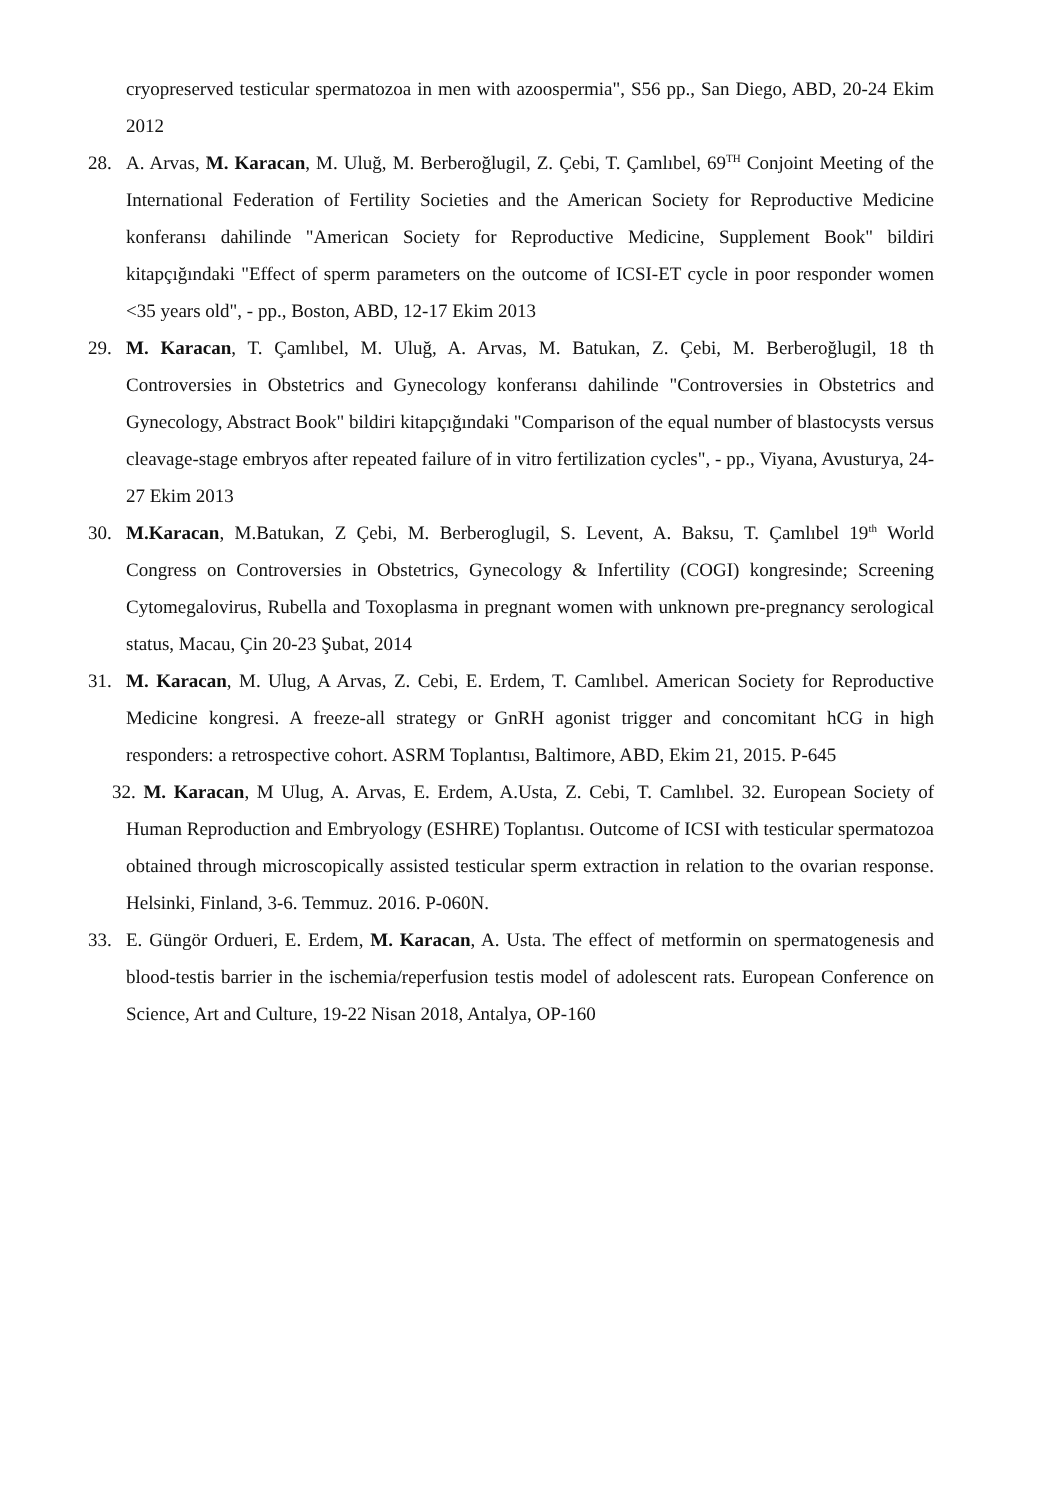cryopreserved testicular spermatozoa in men with azoospermia", S56 pp., San Diego, ABD, 20-24 Ekim 2012
28. A. Arvas, M. Karacan, M. Uluğ, M. Berberoğlugil, Z. Çebi, T. Çamlıbel, 69<sup>TH</sup> Conjoint Meeting of the International Federation of Fertility Societies and the American Society for Reproductive Medicine konferansı dahilinde "American Society for Reproductive Medicine, Supplement Book" bildiri kitapçığındaki "Effect of sperm parameters on the outcome of ICSI-ET cycle in poor responder women <35 years old", - pp., Boston, ABD, 12-17 Ekim 2013
29. M. Karacan, T. Çamlıbel, M. Uluğ, A. Arvas, M. Batukan, Z. Çebi, M. Berberoğlugil, 18 th Controversies in Obstetrics and Gynecology konferansı dahilinde "Controversies in Obstetrics and Gynecology, Abstract Book" bildiri kitapçığındaki "Comparison of the equal number of blastocysts versus cleavage-stage embryos after repeated failure of in vitro fertilization cycles", - pp., Viyana, Avusturya, 24-27 Ekim 2013
30. M.Karacan, M.Batukan, Z Çebi, M. Berberoglugil, S. Levent, A. Baksu, T. Çamlıbel 19<sup>th</sup> World Congress on Controversies in Obstetrics, Gynecology & Infertility (COGI) kongresinde; Screening Cytomegalovirus, Rubella and Toxoplasma in pregnant women with unknown pre-pregnancy serological status, Macau, Çin 20-23 Şubat, 2014
31. M. Karacan, M. Ulug, A Arvas, Z. Cebi, E. Erdem, T. Camlıbel. American Society for Reproductive Medicine kongresi. A freeze-all strategy or GnRH agonist trigger and concomitant hCG in high responders: a retrospective cohort. ASRM Toplantısı, Baltimore, ABD, Ekim 21, 2015. P-645
32. M. Karacan, M Ulug, A. Arvas, E. Erdem, A.Usta, Z. Cebi, T. Camlıbel. 32. European Society of Human Reproduction and Embryology (ESHRE) Toplantısı. Outcome of ICSI with testicular spermatozoa obtained through microscopically assisted testicular sperm extraction in relation to the ovarian response. Helsinki, Finland, 3-6. Temmuz. 2016. P-060N.
33. E. Güngör Ordueri, E. Erdem, M. Karacan, A. Usta. The effect of metformin on spermatogenesis and blood-testis barrier in the ischemia/reperfusion testis model of adolescent rats. European Conference on Science, Art and Culture, 19-22 Nisan 2018, Antalya, OP-160